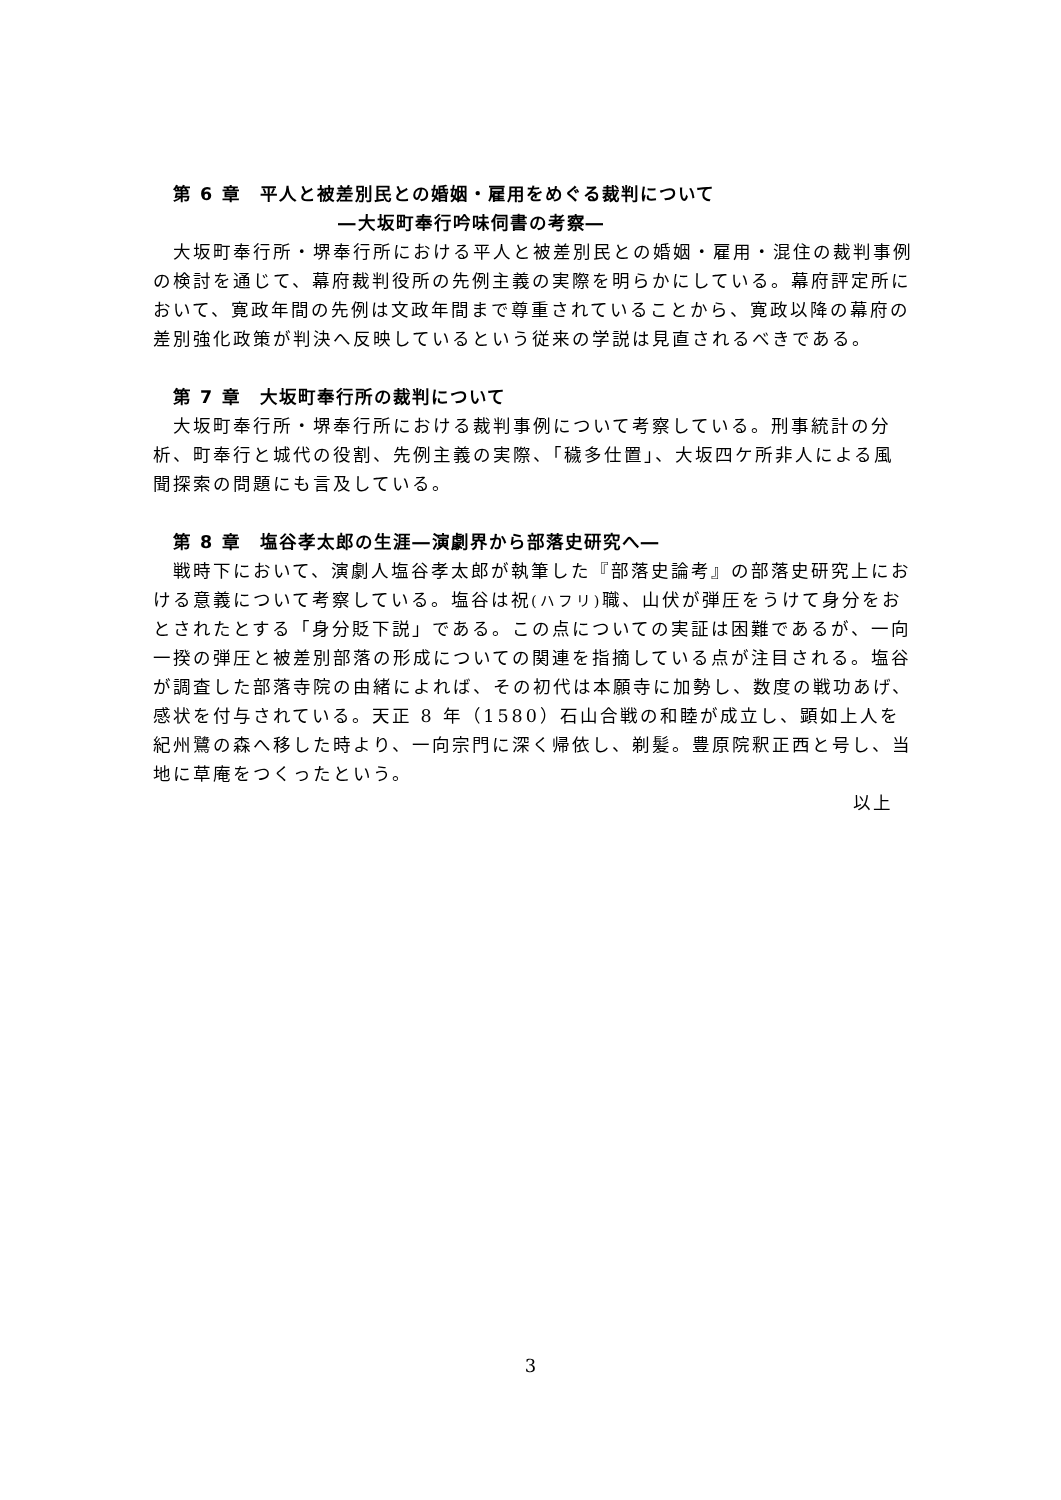第 6 章　平人と被差別民との婚姻・雇用をめぐる裁判について
―大坂町奉行吟味伺書の考察―
大坂町奉行所・堺奉行所における平人と被差別民との婚姻・雇用・混住の裁判事例の検討を通じて、幕府裁判役所の先例主義の実際を明らかにしている。幕府評定所において、寛政年間の先例は文政年間まで尊重されていることから、寛政以降の幕府の差別強化政策が判決へ反映しているという従来の学説は見直されるべきである。
第 7 章　大坂町奉行所の裁判について
大坂町奉行所・堺奉行所における裁判事例について考察している。刑事統計の分析、町奉行と城代の役割、先例主義の実際、「穢多仕置」、大坂四ケ所非人による風聞探索の問題にも言及している。
第 8 章　塩谷孝太郎の生涯―演劇界から部落史研究へ―
戦時下において、演劇人塩谷孝太郎が執筆した『部落史論考』の部落史研究上における意義について考察している。塩谷は祝(ハフリ) 職、山伏が弾圧をうけて身分をおとされたとする「身分貶下説」である。この点についての実証は困難であるが、一向一揆の弾圧と被差別部落の形成についての関連を指摘している点が注目される。塩谷が調査した部落寺院の由緒によれば、その初代は本願寺に加勢し、数度の戦功あげ、感状を付与されている。天正 8 年（1580）石山合戦の和睦が成立し、顕如上人を紀州鷺の森へ移した時より、一向宗門に深く帰依し、剃髪。豊原院釈正西と号し、当地に草庵をつくったという。
以上
3